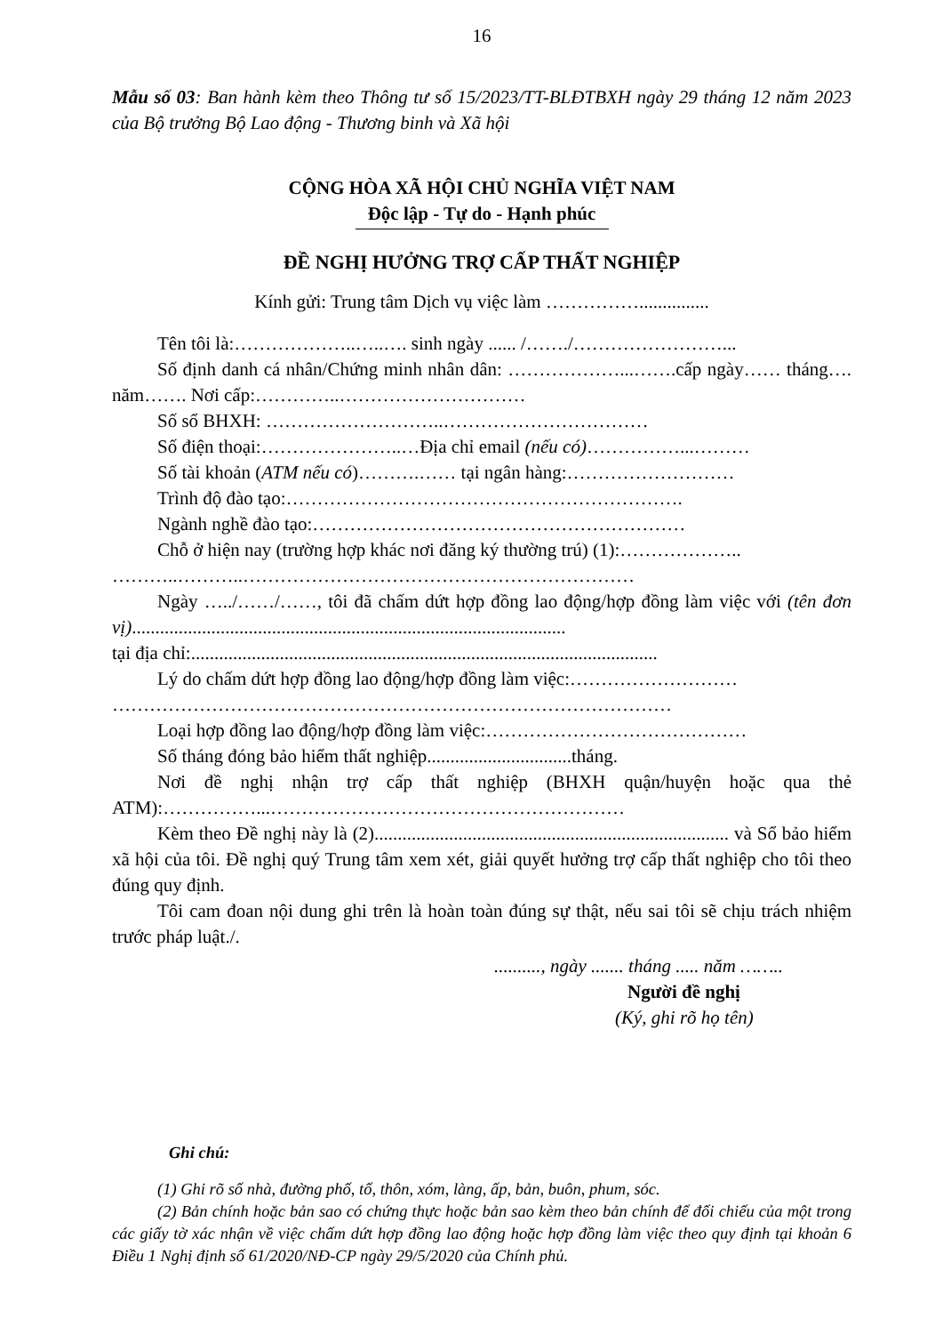16
Mẫu số 03: Ban hành kèm theo Thông tư số 15/2023/TT-BLĐTBXH ngày 29 tháng 12 năm 2023 của Bộ trưởng Bộ Lao động - Thương binh và Xã hội
CỘNG HÒA XÃ HỘI CHỦ NGHĨA VIỆT NAM
Độc lập - Tự do - Hạnh phúc
ĐỀ NGHỊ HƯỞNG TRỢ CẤP THẤT NGHIỆP
Kính gửi: Trung tâm Dịch vụ việc làm ……………...............
Tên tôi là:………………..…..…. sinh ngày ...... /……./……………………...
Số định danh cá nhân/Chứng minh nhân dân: ………………...…….cấp ngày…… tháng…. năm……. Nơi cấp:…………..…………………………
Số sổ BHXH: ………………………..……………………………
Số điện thoại:…………………..…Địa chỉ email (nếu có)……………...………
Số tài khoản (ATM nếu có)……….…… tại ngân hàng:………………………
Trình độ đào tạo:……………………………………………………….
Ngành nghề đào tạo:……………………………………………………
Chỗ ở hiện nay (trường hợp khác nơi đăng ký thường trú) (1):………………..
………..………..………………………………………………………
Ngày …../……/……, tôi đã chấm dứt hợp đồng lao động/hợp đồng làm việc với (tên đơn vị).............................................................................................
tại địa chỉ:....................................................................................................
Lý do chấm dứt hợp đồng lao động/hợp đồng làm việc:………………………
………………………………………………………………………………
Loại hợp đồng lao động/hợp đồng làm việc:……………………………………
Số tháng đóng bảo hiểm thất nghiệp...............................tháng.
Nơi đề nghị nhận trợ cấp thất nghiệp (BHXH quận/huyện hoặc qua thẻ ATM):……………...…………………………………………………
Kèm theo Đề nghị này là (2)............................................................................ và Sổ bảo hiểm xã hội của tôi. Đề nghị quý Trung tâm xem xét, giải quyết hưởng trợ cấp thất nghiệp cho tôi theo đúng quy định.
Tôi cam đoan nội dung ghi trên là hoàn toàn đúng sự thật, nếu sai tôi sẽ chịu trách nhiệm trước pháp luật./.
.........., ngày ....... tháng ..... năm ……..
Người đề nghị
(Ký, ghi rõ họ tên)
Ghi chú:
(1) Ghi rõ số nhà, đường phố, tổ, thôn, xóm, làng, ấp, bản, buôn, phum, sóc.
(2) Bản chính hoặc bản sao có chứng thực hoặc bản sao kèm theo bản chính để đối chiếu của một trong các giấy tờ xác nhận về việc chấm dứt hợp đồng lao động hoặc hợp đồng làm việc theo quy định tại khoản 6 Điều 1 Nghị định số 61/2020/NĐ-CP ngày 29/5/2020 của Chính phủ.